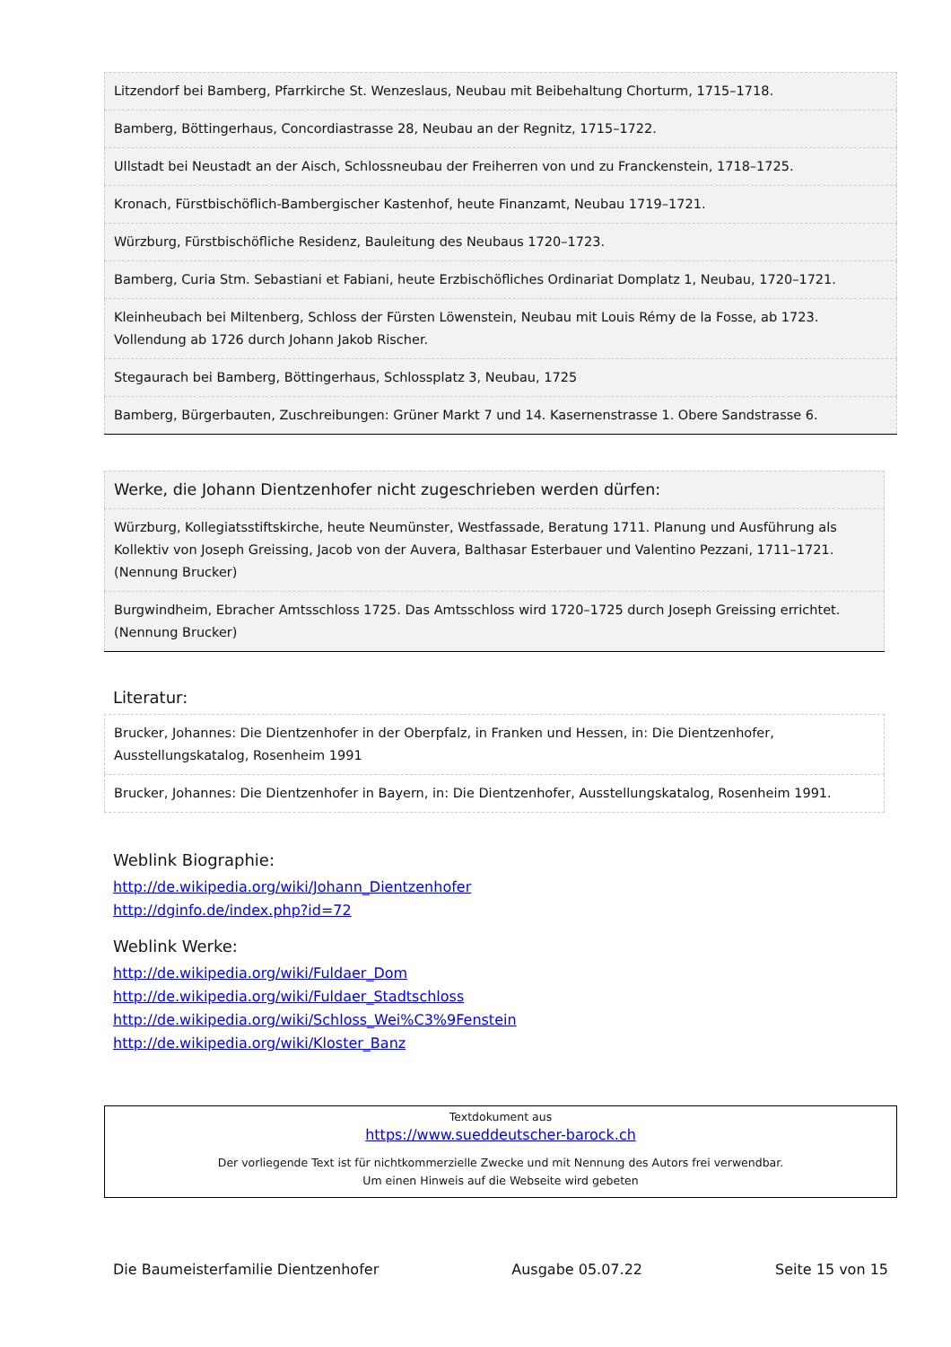| Litzendorf bei Bamberg, Pfarrkirche St. Wenzeslaus, Neubau mit Beibehaltung Chorturm, 1715–1718. |
| Bamberg, Böttingerhaus, Concordiastrasse 28, Neubau an der Regnitz, 1715–1722. |
| Ullstadt bei Neustadt an der Aisch, Schlossneubau der Freiherren von und zu Franckenstein, 1718–1725. |
| Kronach, Fürstbischöflich-Bambergischer Kastenhof, heute Finanzamt, Neubau 1719–1721. |
| Würzburg, Fürstbischöfliche Residenz, Bauleitung des Neubaus 1720–1723. |
| Bamberg, Curia Stm. Sebastiani et Fabiani, heute Erzbischöfliches Ordinariat Domplatz 1, Neubau, 1720–1721. |
| Kleinheubach bei Miltenberg, Schloss der Fürsten Löwenstein, Neubau mit Louis Rémy de la Fosse, ab 1723. Vollendung ab 1726 durch Johann Jakob Rischer. |
| Stegaurach bei Bamberg, Böttingerhaus, Schlossplatz 3, Neubau, 1725 |
| Bamberg, Bürgerbauten, Zuschreibungen: Grüner Markt 7 und 14. Kasernenstrasse 1. Obere Sandstrasse 6. |
| Werke, die Johann Dientzenhofer nicht zugeschrieben werden dürfen: |
| Würzburg, Kollegiatsstiftskirche, heute Neumünster, Westfassade, Beratung 1711. Planung und Ausführung als Kollektiv von Joseph Greissing, Jacob von der Auvera, Balthasar Esterbauer und Valentino Pezzani, 1711–1721. (Nennung Brucker) |
| Burgwindheim, Ebracher Amtsschloss 1725. Das Amtsschloss wird 1720–1725 durch Joseph Greissing errichtet. (Nennung Brucker) |
Literatur:
| Brucker, Johannes: Die Dientzenhofer in der Oberpfalz, in Franken und Hessen, in: Die Dientzenhofer, Ausstellungskatalog, Rosenheim 1991 |
| Brucker, Johannes: Die Dientzenhofer in Bayern, in: Die Dientzenhofer, Ausstellungskatalog, Rosenheim 1991. |
Weblink Biographie:
http://de.wikipedia.org/wiki/Johann_Dientzenhofer
http://dginfo.de/index.php?id=72
Weblink Werke:
http://de.wikipedia.org/wiki/Fuldaer_Dom
http://de.wikipedia.org/wiki/Fuldaer_Stadtschloss
http://de.wikipedia.org/wiki/Schloss_Wei%C3%9Fenstein
http://de.wikipedia.org/wiki/Kloster_Banz
Textdokument aus
https://www.sueddeutscher-barock.ch
Der vorliegende Text ist für nichtkommerzielle Zwecke und mit Nennung des Autors frei verwendbar.
Um einen Hinweis auf die Webseite wird gebeten
Die Baumeisterfamilie Dientzenhofer Ausgabe 05.07.22 Seite 15 von 15